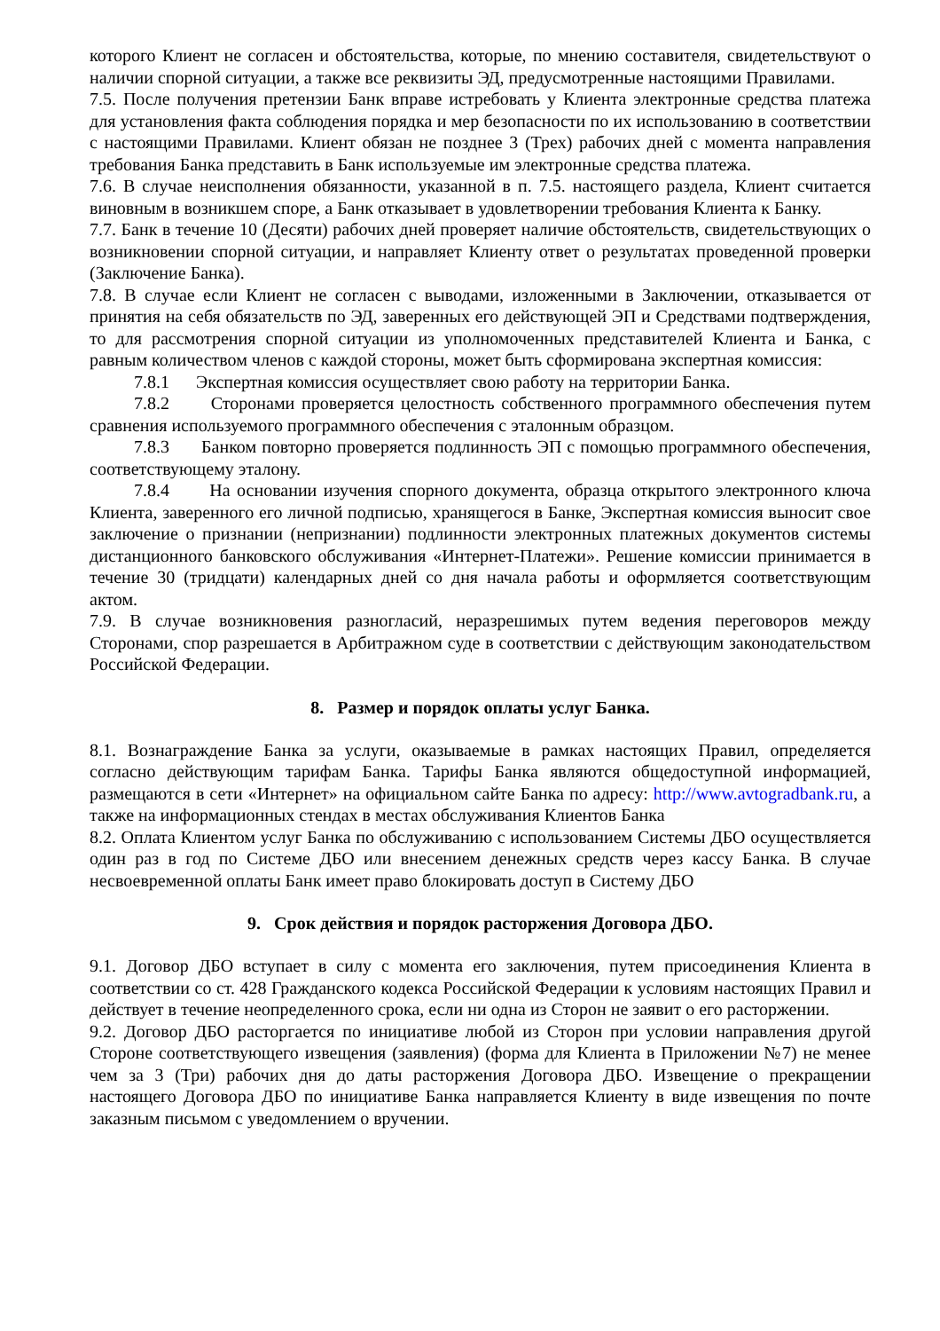которого Клиент не согласен и обстоятельства, которые, по мнению составителя, свидетельствуют о наличии спорной ситуации, а также все реквизиты ЭД, предусмотренные настоящими Правилами.
7.5. После получения претензии Банк вправе истребовать у Клиента электронные средства платежа для установления факта соблюдения порядка и мер безопасности по их использованию в соответствии с настоящими Правилами. Клиент обязан не позднее 3 (Трех) рабочих дней с момента направления требования Банка представить в Банк используемые им электронные средства платежа.
7.6. В случае неисполнения обязанности, указанной в п. 7.5. настоящего раздела, Клиент считается виновным в возникшем споре, а Банк отказывает в удовлетворении требования Клиента к Банку.
7.7. Банк в течение 10 (Десяти) рабочих дней проверяет наличие обстоятельств, свидетельствующих о возникновении спорной ситуации, и направляет Клиенту ответ о результатах проведенной проверки (Заключение Банка).
7.8. В случае если Клиент не согласен с выводами, изложенными в Заключении, отказывается от принятия на себя обязательств по ЭД, заверенных его действующей ЭП и Средствами подтверждения, то для рассмотрения спорной ситуации из уполномоченных представителей Клиента и Банка, с равным количеством членов с каждой стороны, может быть сформирована экспертная комиссия:
7.8.1 Экспертная комиссия осуществляет свою работу на территории Банка.
7.8.2 Сторонами проверяется целостность собственного программного обеспечения путем сравнения используемого программного обеспечения с эталонным образцом.
7.8.3 Банком повторно проверяется подлинность ЭП с помощью программного обеспечения, соответствующему эталону.
7.8.4 На основании изучения спорного документа, образца открытого электронного ключа Клиента, заверенного его личной подписью, хранящегося в Банке, Экспертная комиссия выносит свое заключение о признании (непризнании) подлинности электронных платежных документов системы дистанционного банковского обслуживания «Интернет-Платежи». Решение комиссии принимается в течение 30 (тридцати) календарных дней со дня начала работы и оформляется соответствующим актом.
7.9. В случае возникновения разногласий, неразрешимых путем ведения переговоров между Сторонами, спор разрешается в Арбитражном суде в соответствии с действующим законодательством Российской Федерации.
8. Размер и порядок оплаты услуг Банка.
8.1. Вознаграждение Банка за услуги, оказываемые в рамках настоящих Правил, определяется согласно действующим тарифам Банка. Тарифы Банка являются общедоступной информацией, размещаются в сети «Интернет» на официальном сайте Банка по адресу: http://www.avtogradbank.ru, а также на информационных стендах в местах обслуживания Клиентов Банка
8.2. Оплата Клиентом услуг Банка по обслуживанию с использованием Системы ДБО осуществляется один раз в год по Системе ДБО или внесением денежных средств через кассу Банка. В случае несвоевременной оплаты Банк имеет право блокировать доступ в Систему ДБО
9. Срок действия и порядок расторжения Договора ДБО.
9.1. Договор ДБО вступает в силу с момента его заключения, путем присоединения Клиента в соответствии со ст. 428 Гражданского кодекса Российской Федерации к условиям настоящих Правил и действует в течение неопределенного срока, если ни одна из Сторон не заявит о его расторжении.
9.2. Договор ДБО расторгается по инициативе любой из Сторон при условии направления другой Стороне соответствующего извещения (заявления) (форма для Клиента в Приложении №7) не менее чем за 3 (Три) рабочих дня до даты расторжения Договора ДБО. Извещение о прекращении настоящего Договора ДБО по инициативе Банка направляется Клиенту в виде извещения по почте заказным письмом с уведомлением о вручении.